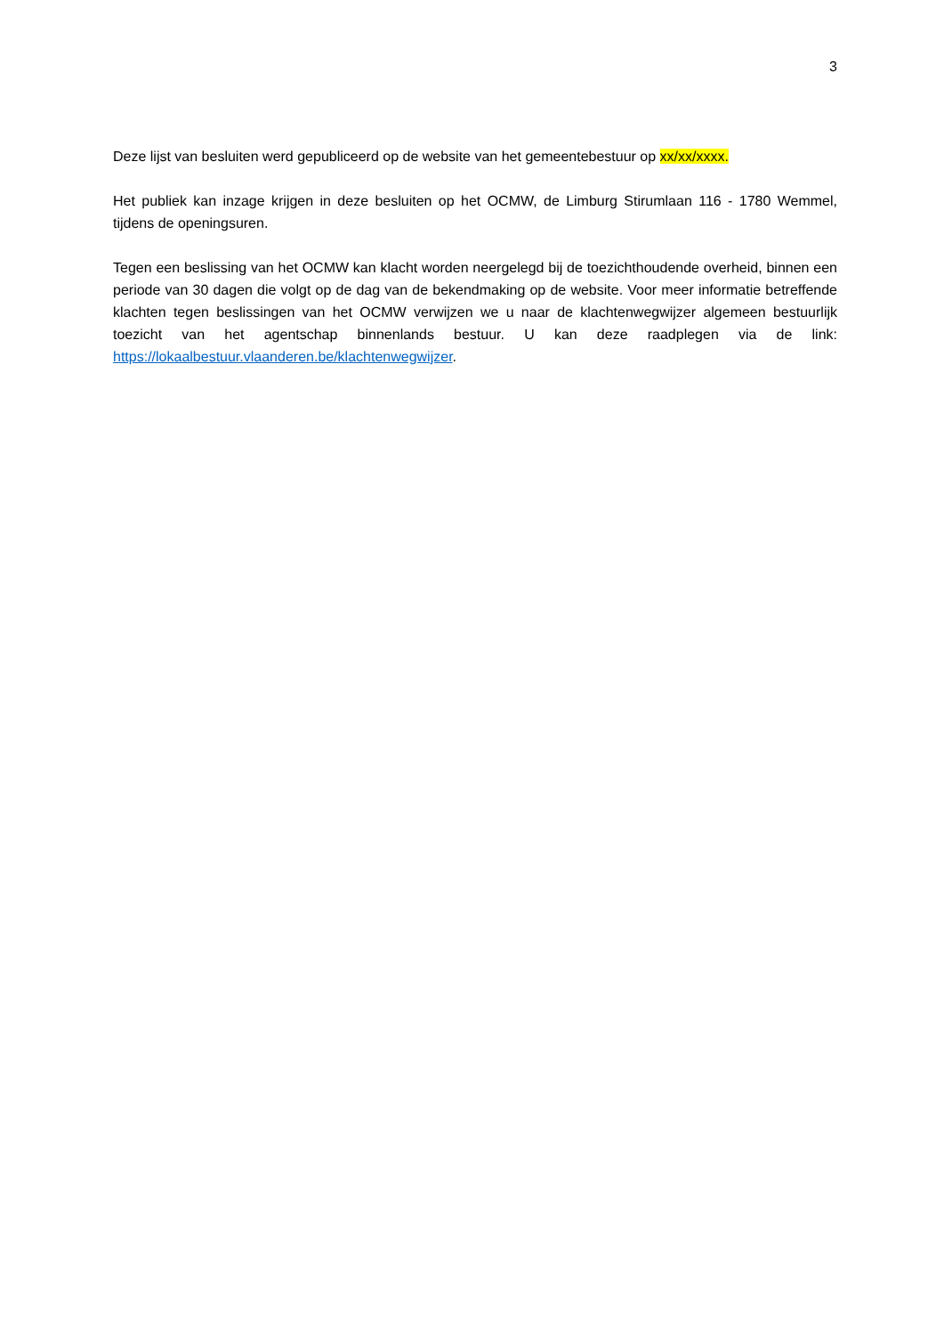3
Deze lijst van besluiten werd gepubliceerd op de website van het gemeentebestuur op xx/xx/xxxx.
Het publiek kan inzage krijgen in deze besluiten op het OCMW, de Limburg Stirumlaan 116 - 1780 Wemmel, tijdens de openingsuren.
Tegen een beslissing van het OCMW kan klacht worden neergelegd bij de toezichthoudende overheid, binnen een periode van 30 dagen die volgt op de dag van de bekendmaking op de website. Voor meer informatie betreffende klachten tegen beslissingen van het OCMW verwijzen we u naar de klachtenwegwijzer algemeen bestuurlijk toezicht van het agentschap binnenlands bestuur. U kan deze raadplegen via de link: https://lokaalbestuur.vlaanderen.be/klachtenwegwijzer.